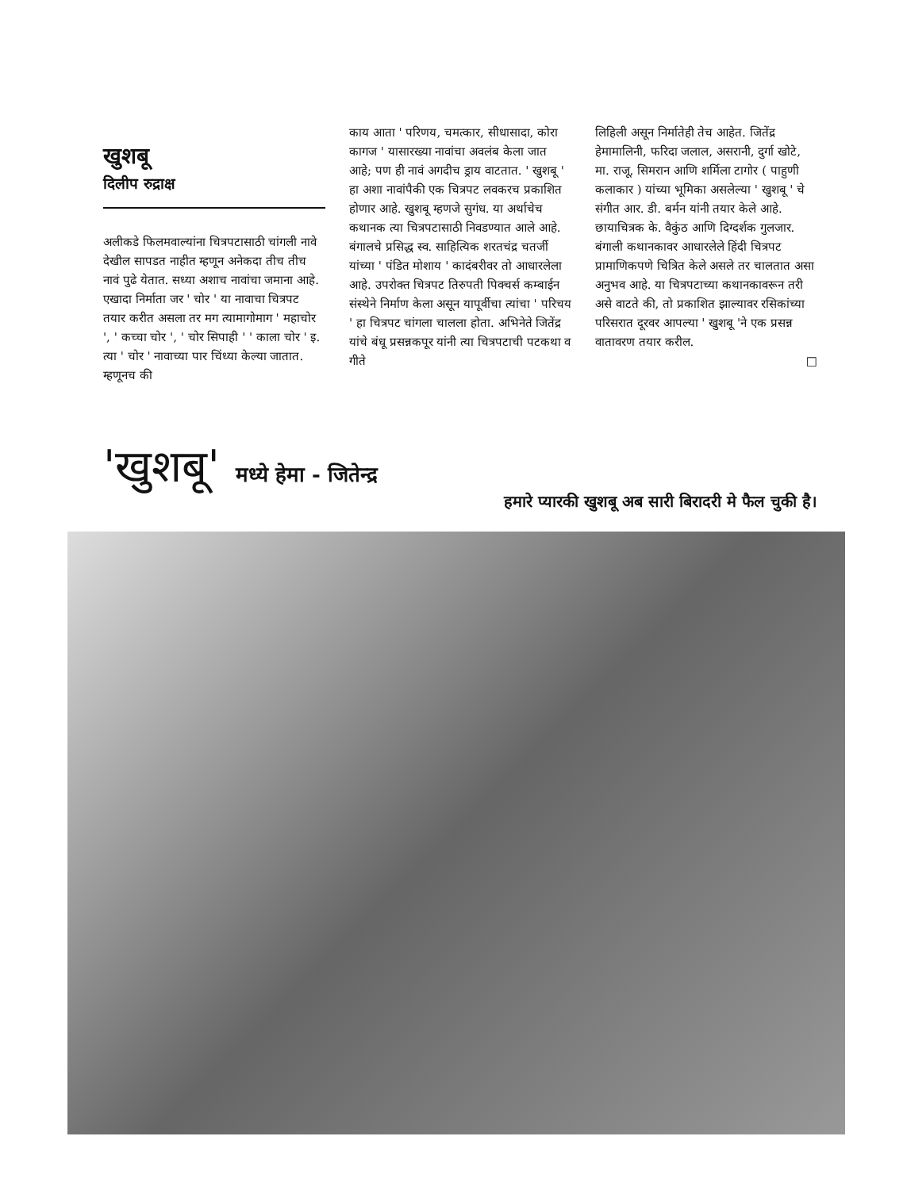खुशबू
दिलीप रुद्राक्ष
अलीकडे फिलमवाल्यांना चित्रपटासाठी चांगली नावे देखील सापडत नाहीत म्हणून अनेकदा तीच तीच नावं पुढे येतात. सध्या अशाच नावांचा जमाना आहे. एखादा निर्माता जर ' चोर ' या नावाचा चित्रपट तयार करीत असला तर मग त्यामागोमाग ' महाचोर ', ' कच्चा चोर ', ' चोर सिपाही ' ' काला चोर ' इ. त्या ' चोर ' नावाच्या पार चिंध्या केल्या जातात. म्हणूनच की
काय आता ' परिणय, चमत्कार, सीधासादा, कोरा कागज ' यासारख्या नावांचा अवलंब केला जात आहे; पण ही नावं अगदीच ड्राय वाटतात. ' खुशबू ' हा अशा नावांपैकी एक चित्रपट लवकरच प्रकाशित होणार आहे. खुशबू म्हणजे सुगंध. या अर्थाचेच कथानक त्या चित्रपटासाठी निवडण्यात आले आहे. बंगालचे प्रसिद्ध स्व. साहित्यिक शरतचंद्र चतर्जी यांच्या ' पंडित मोशाय ' कादंबरीवर तो आधारलेला आहे. उपरोक्त चित्रपट तिरुपती पिक्चर्स कम्बाईन संस्थेने निर्माण केला असून यापूर्वीचा त्यांचा ' परिचय ' हा चित्रपट चांगला चालला होता. अभिनेते जितेंद्र यांचे बंधू प्रसन्नकपूर यांनी त्या चित्रपटाची पटकथा व गीते
लिहिली असून निर्मातेही तेच आहेत. जितेंद्र हेमामालिनी, फरिदा जलाल, असरानी, दुर्गा खोटे, मा. राजू, सिमरान आणि शर्मिला टागोर ( पाहुणी कलाकार ) यांच्या भूमिका असलेल्या ' खुशबू ' चे संगीत आर. डी. बर्मन यांनी तयार केले आहे. छायाचित्रक के. वैकुंठ आणि दिग्दर्शक गुलजार. बंगाली कथानकावर आधारलेले हिंदी चित्रपट प्रामाणिकपणे चित्रित केले असले तर चालतात असा अनुभव आहे. या चित्रपटाच्या कथानकावरून तरी असे वाटते की, तो प्रकाशित झाल्यावर रसिकांच्या परिसरात दूरवर आपल्या ' खुशबू 'ने एक प्रसन्न वातावरण तयार करील.
□
'खुशबू' मध्ये हेमा - जितेन्द्र
हमारे प्यारकी खुशबू अब सारी बिरादरी मे फैल चुकी है।